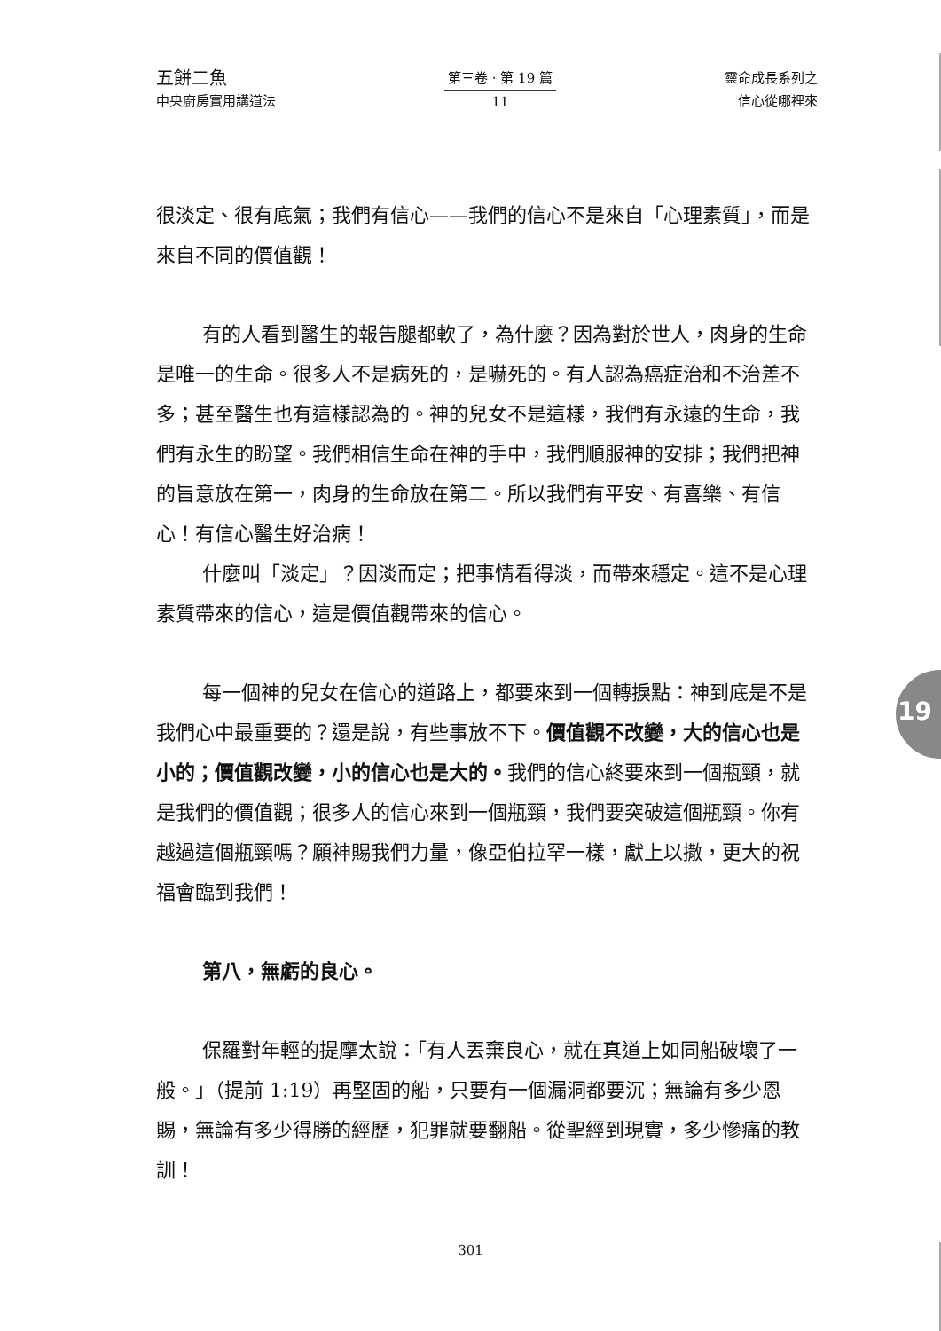五餅二魚
中央廚房實用講道法
第三卷 · 第 19 篇
11
靈命成長系列之
信心從哪裡來
很淡定、很有底氣；我們有信心——我們的信心不是來自「心理素質」，而是來自不同的價值觀！
有的人看到醫生的報告腿都軟了，為什麼？因為對於世人，肉身的生命是唯一的生命。很多人不是病死的，是嚇死的。有人認為癌症治和不治差不多；甚至醫生也有這樣認為的。神的兒女不是這樣，我們有永遠的生命，我們有永生的盼望。我們相信生命在神的手中，我們順服神的安排；我們把神的旨意放在第一，肉身的生命放在第二。所以我們有平安、有喜樂、有信心！有信心醫生好治病！
什麼叫「淡定」？因淡而定；把事情看得淡，而帶來穩定。這不是心理素質帶來的信心，這是價值觀帶來的信心。
每一個神的兒女在信心的道路上，都要來到一個轉捩點：神到底是不是我們心中最重要的？還是說，有些事放不下。價值觀不改變，大的信心也是小的；價值觀改變，小的信心也是大的。我們的信心終要來到一個瓶頸，就是我們的價值觀；很多人的信心來到一個瓶頸，我們要突破這個瓶頸。你有越過這個瓶頸嗎？願神賜我們力量，像亞伯拉罕一樣，獻上以撒，更大的祝福會臨到我們！
第八，無虧的良心。
保羅對年輕的提摩太說：「有人丟棄良心，就在真道上如同船破壞了一般。」（提前 1:19）再堅固的船，只要有一個漏洞都要沉；無論有多少恩賜，無論有多少得勝的經歷，犯罪就要翻船。從聖經到現實，多少慘痛的教訓！
19
301